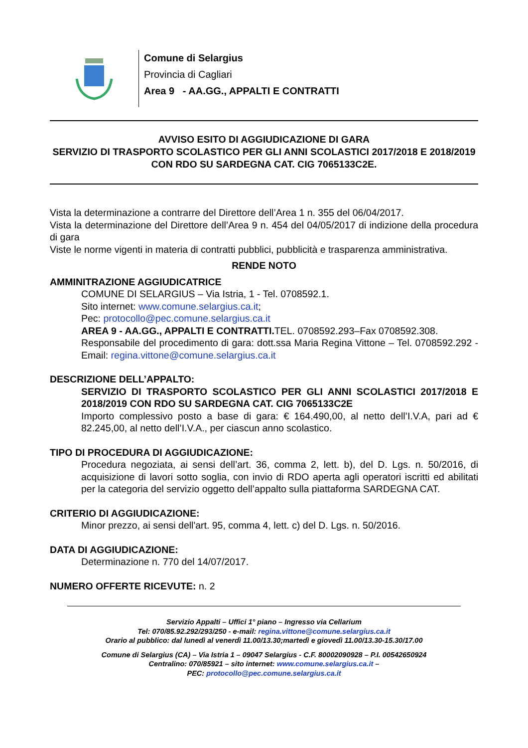Comune di Selargius
Provincia di Cagliari
Area 9 - AA.GG., APPALTI E CONTRATTI
AVVISO ESITO DI AGGIUDICAZIONE DI GARA
SERVIZIO DI TRASPORTO SCOLASTICO PER GLI ANNI SCOLASTICI 2017/2018 E 2018/2019 CON RDO SU SARDEGNA CAT. CIG 7065133C2E.
Vista la determinazione a contrarre del Direttore dell’Area 1 n. 355 del 06/04/2017.
Vista la determinazione del Direttore dell’Area 9 n. 454 del 04/05/2017 di indizione della procedura di gara
Viste le norme vigenti in materia di contratti pubblici, pubblicità e trasparenza amministrativa.
RENDE NOTO
AMMINITRAZIONE AGGIUDICATRICE
COMUNE DI SELARGIUS – Via Istria, 1 - Tel. 0708592.1.
Sito internet: www.comune.selargius.ca.it;
Pec: protocollo@pec.comune.selargius.ca.it
AREA 9 - AA.GG., APPALTI E CONTRATTI. TEL. 0708592.293–Fax 0708592.308.
Responsabile del procedimento di gara: dott.ssa Maria Regina Vittone – Tel. 0708592.292 - Email: regina.vittone@comune.selargius.ca.it
DESCRIZIONE DELL’APPALTO:
SERVIZIO DI TRASPORTO SCOLASTICO PER GLI ANNI SCOLASTICI 2017/2018 E 2018/2019 CON RDO SU SARDEGNA CAT. CIG 7065133C2E
Importo complessivo posto a base di gara: € 164.490,00, al netto dell’I.V.A, pari ad € 82.245,00, al netto dell’I.V.A., per ciascun anno scolastico.
TIPO DI PROCEDURA DI AGGIUDICAZIONE:
Procedura negoziata, ai sensi dell’art. 36, comma 2, lett. b), del D. Lgs. n. 50/2016, di acquisizione di lavori sotto soglia, con invio di RDO aperta agli operatori iscritti ed abilitati per la categoria del servizio oggetto dell’appalto sulla piattaforma SARDEGNA CAT.
CRITERIO DI AGGIUDICAZIONE:
Minor prezzo, ai sensi dell'art. 95, comma 4, lett. c) del D. Lgs. n. 50/2016.
DATA DI AGGIUDICAZIONE:
Determinazione n. 770 del 14/07/2017.
NUMERO OFFERTE RICEVUTE: n. 2
Servizio Appalti – Uffici 1° piano – Ingresso via Cellarium
Tel: 070/85.92.292/293/250 - e-mail: regina.vittone@comune.selargius.ca.it
Orario al pubblico: dal lunedì al venerdì 11.00/13.30;martedì e giovedì 11.00/13.30-15.30/17.00
Comune di Selargius (CA) – Via Istria 1 – 09047 Selargius - C.F. 80002090928 – P.I. 00542650924
Centralino: 070/85921 – sito internet: www.comune.selargius.ca.it –
PEC: protocollo@pec.comune.selargius.ca.it